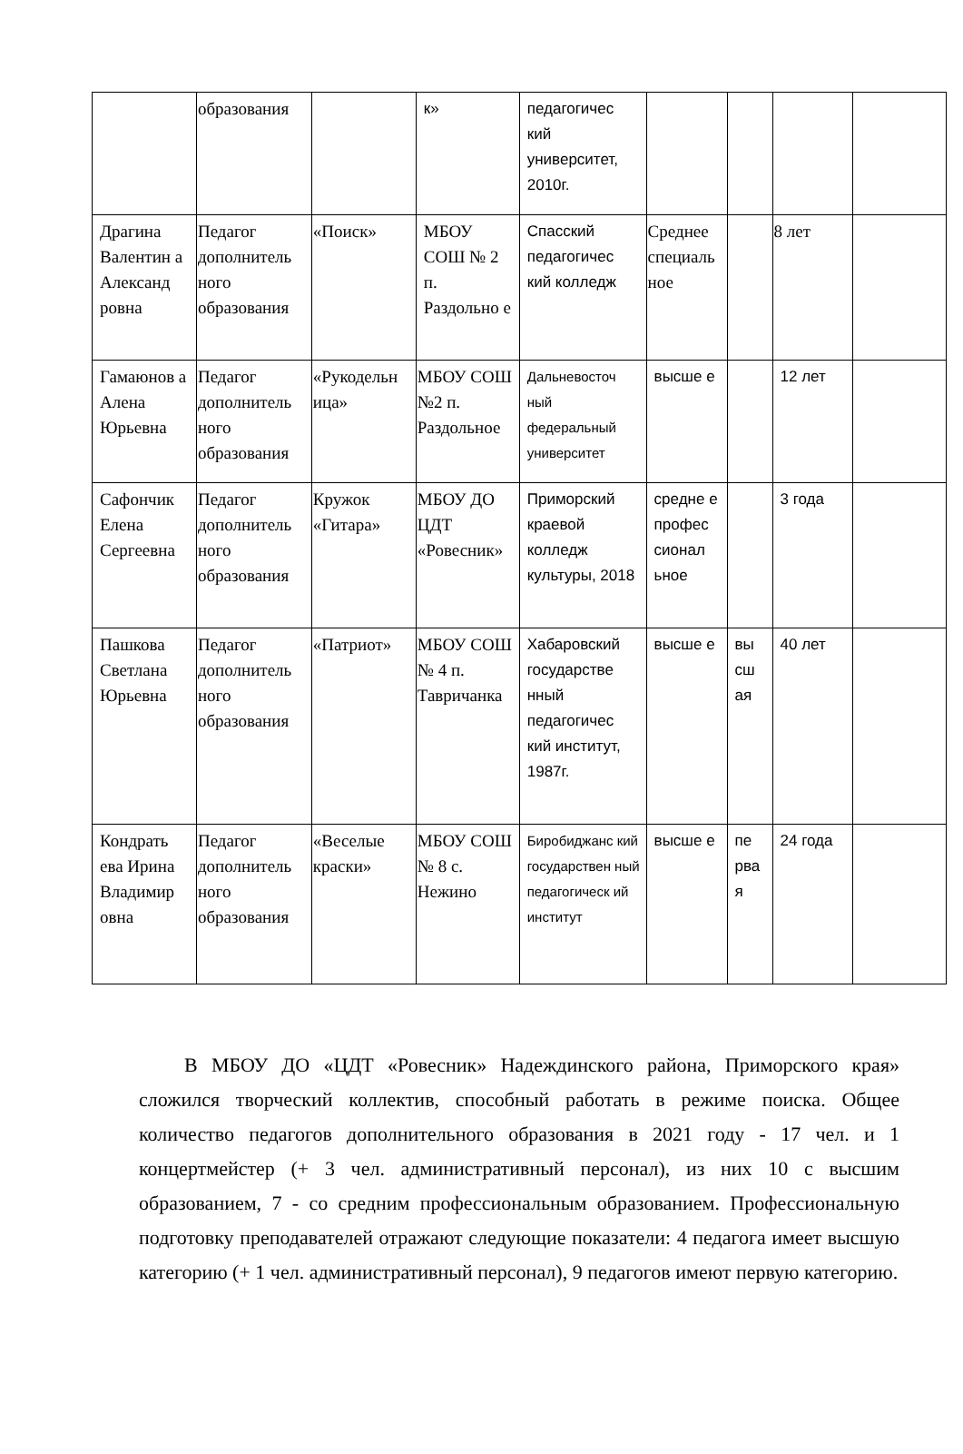| | образования | | к» | педагогичес кий университет, 2010г. | | | | |
| Драгина Валентин а Александ ровна | Педагог дополнитель ного образования | «Поиск» | МБОУ СОШ № 2 п. Раздольно е | Спасский педагогичес кий колледж | Среднее специаль ное | | 8 лет | |
| Гамаюнов а Алена Юрьевна | Педагог дополнитель ного образования | «Рукодельн ица» | МБОУ СОШ №2 п. Раздольное | Дальневосточ ный федеральный университет | высше е | | 12 лет | |
| Сафончик Елена Сергеевна | Педагог дополнитель ного образования | Кружок «Гитара» | МБОУ ДО ЦДТ «Ровесник» | Приморский краевой колледж культуры, 2018 | средне е профес сионал ьное | | 3 года | |
| Пашкова Светлана Юрьевна | Педагог дополнитель ного образования | «Патриот» | МБОУ СОШ № 4 п. Тавричанка | Хабаровский государстве нный педагогичес кий институт, 1987г. | высше е | вы сш ая | 40 лет | |
| Кондрать ева Ирина Владимир овна | Педагог дополнитель ного образования | «Веселые краски» | МБОУ СОШ № 8 с. Нежино | Биробиджанс кий государствен ный педагогическ ий институт | высше е | пе рва я | 24 года | |
В МБОУ ДО «ЦДТ «Ровесник» Надеждинского района, Приморского края» сложился творческий коллектив, способный работать в режиме поиска. Общее количество педагогов дополнительного образования в 2021 году - 17 чел. и 1 концертмейстер (+ 3 чел. административный персонал), из них 10 с высшим образованием, 7 - со средним профессиональным образованием. Профессиональную подготовку преподавателей отражают следующие показатели: 4 педагога имеет высшую категорию (+ 1 чел. административный персонал), 9 педагогов имеют первую категорию.